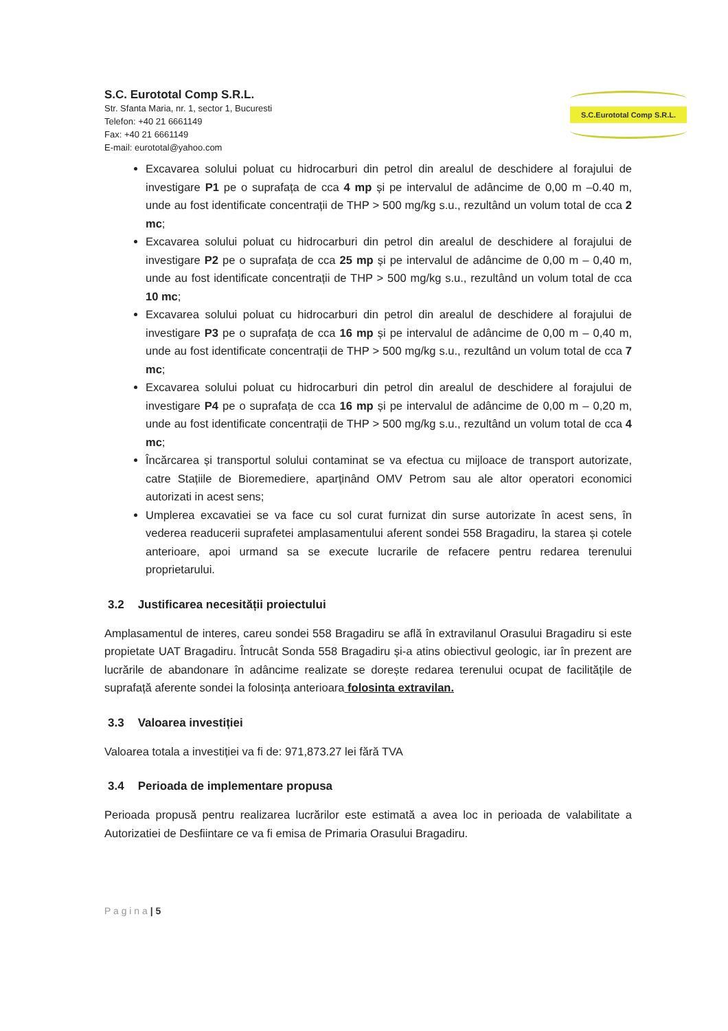S.C. Eurototal Comp S.R.L.
Str. Sfanta Maria, nr. 1, sector 1, Bucuresti
Telefon: +40 21 6661149
Fax: +40 21 6661149
E-mail: eurototal@yahoo.com
S.C.Eurototal Comp S.R.L.
Excavarea solului poluat cu hidrocarburi din petrol din arealul de deschidere al forajului de investigare P1 pe o suprafața de cca 4 mp și pe intervalul de adâncime de 0,00 m –0.40 m, unde au fost identificate concentrații de THP > 500 mg/kg s.u., rezultând un volum total de cca 2 mc;
Excavarea solului poluat cu hidrocarburi din petrol din arealul de deschidere al forajului de investigare P2 pe o suprafața de cca 25 mp și pe intervalul de adâncime de 0,00 m – 0,40 m, unde au fost identificate concentrații de THP > 500 mg/kg s.u., rezultând un volum total de cca 10 mc;
Excavarea solului poluat cu hidrocarburi din petrol din arealul de deschidere al forajului de investigare P3 pe o suprafața de cca 16 mp și pe intervalul de adâncime de 0,00 m – 0,40 m, unde au fost identificate concentrații de THP > 500 mg/kg s.u., rezultând un volum total de cca 7 mc;
Excavarea solului poluat cu hidrocarburi din petrol din arealul de deschidere al forajului de investigare P4 pe o suprafața de cca 16 mp și pe intervalul de adâncime de 0,00 m – 0,20 m, unde au fost identificate concentrații de THP > 500 mg/kg s.u., rezultând un volum total de cca 4 mc;
Încărcarea și transportul solului contaminat se va efectua cu mijloace de transport autorizate, catre Stațiile de Bioremediere, aparținând OMV Petrom sau ale altor operatori economici autorizati in acest sens;
Umplerea excavatiei se va face cu sol curat furnizat din surse autorizate în acest sens, în vederea readucerii suprafetei amplasamentului aferent sondei 558 Bragadiru, la starea și cotele anterioare, apoi urmand sa se execute lucrarile de refacere pentru redarea terenului proprietarului.
3.2 Justificarea necesității proiectului
Amplasamentul de interes, careu sondei 558 Bragadiru se află în extravilanul Orasului Bragadiru si este propietate UAT Bragadiru. Întrucât Sonda 558 Bragadiru și-a atins obiectivul geologic, iar în prezent are lucrările de abandonare în adâncime realizate se dorește redarea terenului ocupat de facilitățile de suprafață aferente sondei la folosința anterioara folosinta extravilan.
3.3 Valoarea investiției
Valoarea totala a investiției va fi de: 971,873.27 lei fără TVA
3.4 Perioada de implementare propusa
Perioada propusă pentru realizarea lucrărilor este estimată a avea loc in perioada de valabilitate a Autorizatiei de Desfiintare ce va fi emisa de Primaria Orasului Bragadiru.
P a g i n a | 5